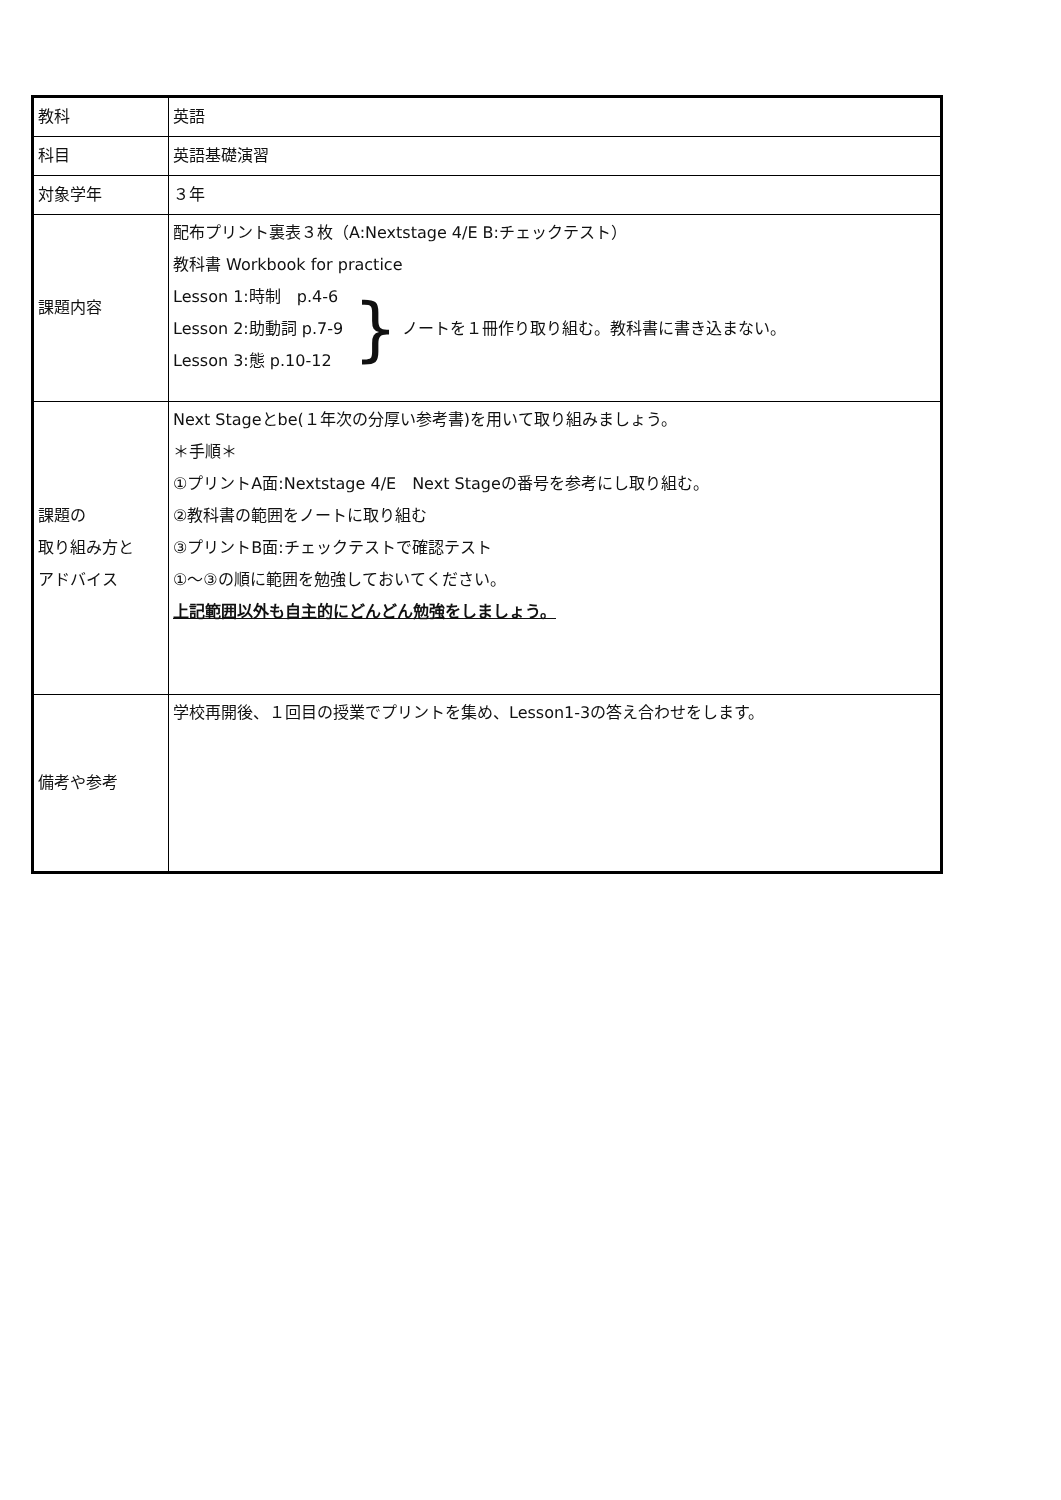| 教科 | 英語 |
| 科目 | 英語基礎演習 |
| 対象学年 | ３年 |
| 課題内容 | 配布プリント裏表３枚（A:Nextstage 4/E B:チェックテスト） 教科書 Workbook for practice Lesson 1:時制 p.4-6 Lesson 2:助動詞 p.7-9 Lesson 3:態 p.10-12 } ノートを１冊作り取り組む。教科書に書き込まない。 |
| 課題の 取り組み方と アドバイス | Next Stageとbe(１年次の分厚い参考書)を用いて取り組みましょう。 ＊手順＊ ①プリントA面:Nextstage 4/E Next Stageの番号を参考にし取り組む。 ②教科書の範囲をノートに取り組む ③プリントB面:チェックテストで確認テスト ①〜③の順に範囲を勉強しておいてください。 上記範囲以外も自主的にどんどん勉強をしましょう。 |
| 備考や参考 | 学校再開後、１回目の授業でプリントを集め、Lesson1-3の答え合わせをします。 |